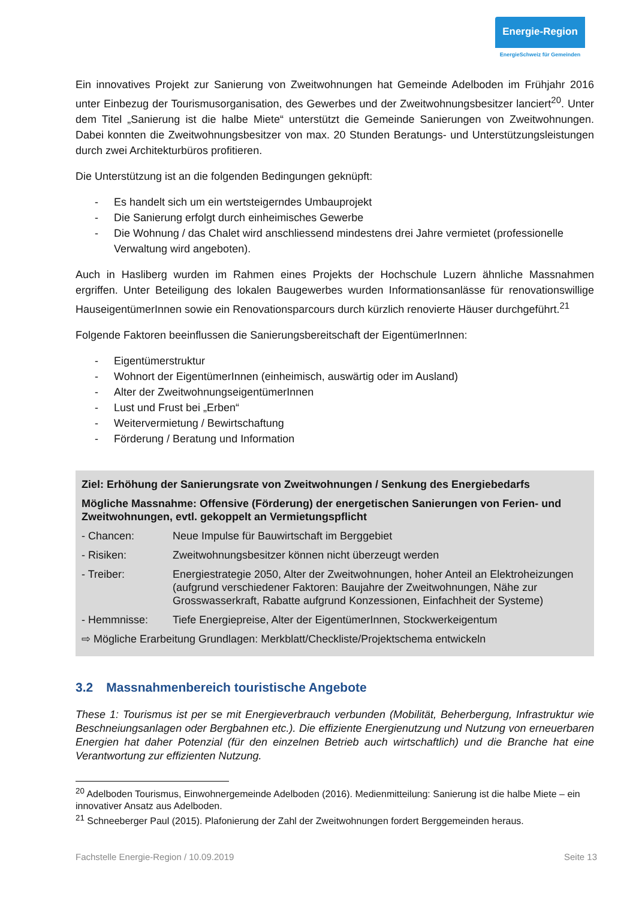Energie-Region
EnergieSchweiz für Gemeinden
Ein innovatives Projekt zur Sanierung von Zweitwohnungen hat Gemeinde Adelboden im Frühjahr 2016 unter Einbezug der Tourismusorganisation, des Gewerbes und der Zweitwohnungsbesitzer lanciert<sup>20</sup>. Unter dem Titel „Sanierung ist die halbe Miete“ unterstützt die Gemeinde Sanierungen von Zweitwohnungen. Dabei konnten die Zweitwohnungsbesitzer von max. 20 Stunden Beratungs- und Unterstützungsleistungen durch zwei Architekturbüros profitieren.
Die Unterstützung ist an die folgenden Bedingungen geknüpft:
- Es handelt sich um ein wertsteigerndes Umbauprojekt
- Die Sanierung erfolgt durch einheimisches Gewerbe
- Die Wohnung / das Chalet wird anschliessend mindestens drei Jahre vermietet (professionelle Verwaltung wird angeboten).
Auch in Hasliberg wurden im Rahmen eines Projekts der Hochschule Luzern ähnliche Massnahmen ergriffen. Unter Beteiligung des lokalen Baugewerbes wurden Informationsanlässe für renovationswillige HauseigentümerInnen sowie ein Renovationsparcours durch kürzlich renovierte Häuser durchgeführt.<sup>21</sup>
Folgende Faktoren beeinflussen die Sanierungsbereitschaft der EigentümerInnen:
- Eigentümerstruktur
- Wohnort der EigentümerInnen (einheimisch, auswärtig oder im Ausland)
- Alter der ZweitwohnungseigentümerInnen
- Lust und Frust bei „Erben“
- Weitervermietung / Bewirtschaftung
- Förderung / Beratung und Information
Ziel: Erhöhung der Sanierungsrate von Zweitwohnungen / Senkung des Energiebedarfs
Mögliche Massnahme: Offensive (Förderung) der energetischen Sanierungen von Ferien- und Zweitwohnungen, evtl. gekoppelt an Vermietungspflicht
- Chancen: Neue Impulse für Bauwirtschaft im Berggebiet
- Risiken: Zweitwohnungsbesitzer können nicht überzeugt werden
- Treiber: Energiestrategie 2050, Alter der Zweitwohnungen, hoher Anteil an Elektroheizungen (aufgrund verschiedener Faktoren: Baujahre der Zweitwohnungen, Nähe zur Grosswasserkraft, Rabatte aufgrund Konzessionen, Einfachheit der Systeme)
- Hemmnisse: Tiefe Energiepreise, Alter der EigentümerInnen, Stockwerkeigentum
⇨ Mögliche Erarbeitung Grundlagen: Merkblatt/Checkliste/Projektschema entwickeln
3.2 Massnahmenbereich touristische Angebote
These 1: Tourismus ist per se mit Energieverbrauch verbunden (Mobilität, Beherbergung, Infrastruktur wie Beschneiungsanlagen oder Bergbahnen etc.). Die effiziente Energienutzung und Nutzung von erneuerbaren Energien hat daher Potenzial (für den einzelnen Betrieb auch wirtschaftlich) und die Branche hat eine Verantwortung zur effizienten Nutzung.
<sup>20</sup> Adelboden Tourismus, Einwohnergemeinde Adelboden (2016). Medienmitteilung: Sanierung ist die halbe Miete – ein innovativer Ansatz aus Adelboden.
<sup>21</sup> Schneeberger Paul (2015). Plafonierung der Zahl der Zweitwohnungen fordert Berggemeinden heraus.
Fachstelle Energie-Region / 10.09.2019 Seite 13